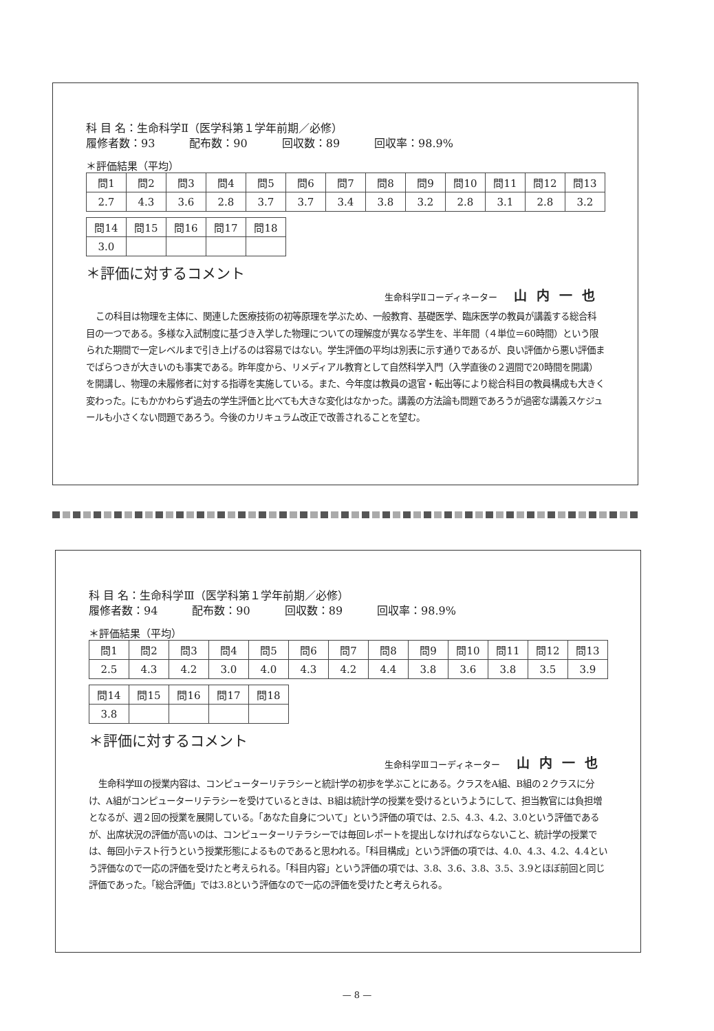科 目 名：生命科学Ⅱ（医学科第１学年前期／必修）
履修者数：93 配布数：90 回収数：89 回収率：98.9%
＊評価結果（平均）
| 問1 | 問2 | 問3 | 問4 | 問5 | 問6 | 問7 | 問8 | 問9 | 問10 | 問11 | 問12 | 問13 |
| --- | --- | --- | --- | --- | --- | --- | --- | --- | --- | --- | --- | --- |
| 2.7 | 4.3 | 3.6 | 2.8 | 3.7 | 3.7 | 3.4 | 3.8 | 3.2 | 2.8 | 3.1 | 2.8 | 3.2 |
| 問14 | 問15 | 問16 | 問17 | 問18 |
| --- | --- | --- | --- | --- |
| 3.0 | | | | |
＊評価に対するコメント
生命科学Ⅱコーディネーター 山内一也
この科目は物理を主体に、関連した医療技術の初等原理を学ぶため、一般教育、基礎医学、臨床医学の教員が講義する総合科目の一つである。多様な入試制度に基づき入学した物理についての理解度が異なる学生を、半年間（４単位＝60時間）という限られた期間で一定レベルまで引き上げるのは容易ではない。学生評価の平均は別表に示す通りであるが、良い評価から悪い評価までばらつきが大きいのも事実である。昨年度から、リメディアル教育として自然科学入門（入学直後の２週間で20時間を開講）を開講し、物理の未履修者に対する指導を実施している。また、今年度は教員の退官・転出等により総合科目の教員構成も大きく変わった。にもかかわらず過去の学生評価と比べても大きな変化はなかった。講義の方法論も問題であろうが過密な講義スケジュールも小さくない問題であろう。今後のカリキュラム改正で改善されることを望む。
科 目 名：生命科学Ⅲ（医学科第１学年前期／必修）
履修者数：94 配布数：90 回収数：89 回収率：98.9%
＊評価結果（平均）
| 問1 | 問2 | 問3 | 問4 | 問5 | 問6 | 問7 | 問8 | 問9 | 問10 | 問11 | 問12 | 問13 |
| --- | --- | --- | --- | --- | --- | --- | --- | --- | --- | --- | --- | --- |
| 2.5 | 4.3 | 4.2 | 3.0 | 4.0 | 4.3 | 4.2 | 4.4 | 3.8 | 3.6 | 3.8 | 3.5 | 3.9 |
| 問14 | 問15 | 問16 | 問17 | 問18 |
| --- | --- | --- | --- | --- |
| 3.8 | | | | |
＊評価に対するコメント
生命科学Ⅲコーディネーター 山内一也
生命科学Ⅲの授業内容は、コンピューターリテラシーと統計学の初歩を学ぶことにある。クラスをA組、B組の２クラスに分け、A組がコンピューターリテラシーを受けているときは、B組は統計学の授業を受けるというようにして、担当教官には負担増となるが、週２回の授業を展開している。「あなた自身について」という評価の項では、2.5、4.3、4.2、3.0という評価であるが、出席状況の評価が高いのは、コンピューターリテラシーでは毎回レポートを提出しなければならないこと、統計学の授業では、毎回小テスト行うという授業形態によるものであると思われる。「科目構成」という評価の項では、4.0、4.3、4.2、4.4という評価なので一応の評価を受けたと考えられる。「科目内容」という評価の項では、3.8、3.6、3.8、3.5、3.9とほぼ前回と同じ評価であった。「総合評価」では3.8という評価なので一応の評価を受けたと考えられる。
— 8 —